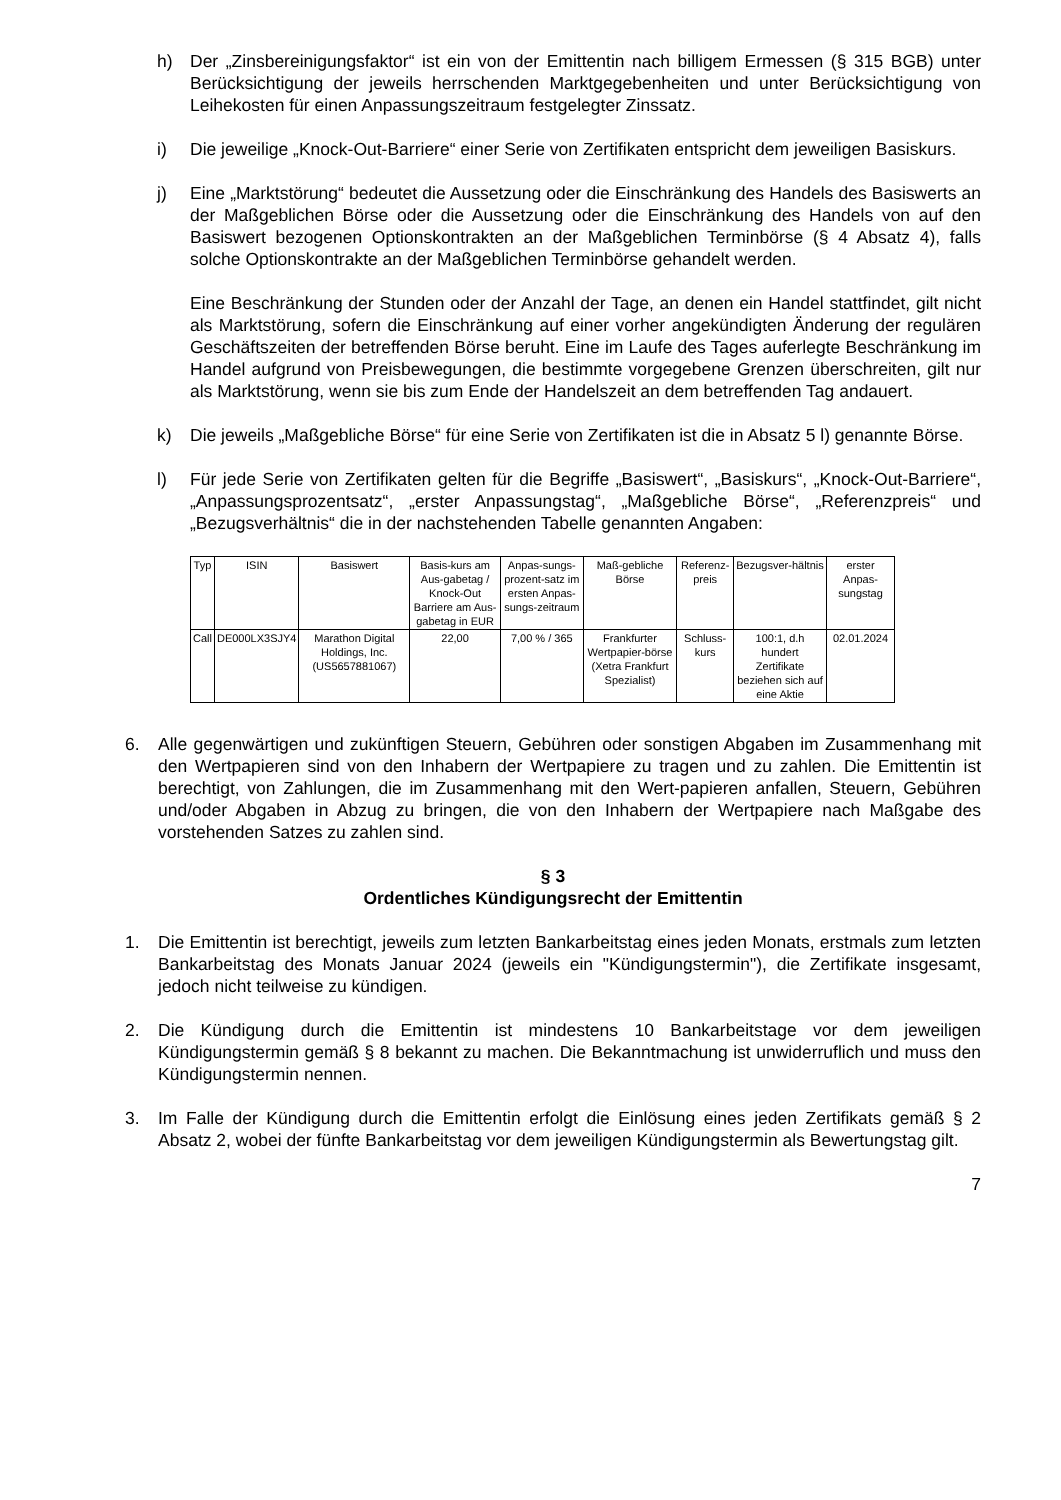h) Der „Zinsbereinigungsfaktor“ ist ein von der Emittentin nach billigem Ermessen (§ 315 BGB) unter Berücksichtigung der jeweils herrschenden Marktgegebenheiten und unter Berücksichtigung von Leihekosten für einen Anpassungszeitraum festgelegter Zinssatz.
i) Die jeweilige „Knock-Out-Barriere“ einer Serie von Zertifikaten entspricht dem jeweiligen Basiskurs.
j) Eine „Marktstörung“ bedeutet die Aussetzung oder die Einschränkung des Handels des Basiswerts an der Maßgeblichen Börse oder die Aussetzung oder die Einschränkung des Handels von auf den Basiswert bezogenen Optionskontrakten an der Maßgeblichen Terminbörse (§ 4 Absatz 4), falls solche Optionskontrakte an der Maßgeblichen Terminbörse gehandelt werden.
Eine Beschränkung der Stunden oder der Anzahl der Tage, an denen ein Handel stattfindet, gilt nicht als Marktstörung, sofern die Einschränkung auf einer vorher angekündigten Änderung der regulären Geschäftszeiten der betreffenden Börse beruht. Eine im Laufe des Tages auferlegte Beschränkung im Handel aufgrund von Preisbewegungen, die bestimmte vorgegebene Grenzen überschreiten, gilt nur als Marktstörung, wenn sie bis zum Ende der Handelszeit an dem betreffenden Tag andauert.
k) Die jeweils „Maßgebliche Börse“ für eine Serie von Zertifikaten ist die in Absatz 5 l) genannte Börse.
l) Für jede Serie von Zertifikaten gelten für die Begriffe „Basiswert“, „Basiskurs“, „Knock-Out-Barriere“, „Anpassungsprozentsatz“, „erster Anpassungstag“, „Maßgebliche Börse“, „Referenzpreis“ und „Bezugsverhältnis“ die in der nachstehenden Tabelle genannten Angaben:
| Typ | ISIN | Basiswert | Basis-kurs am Aus-gabetag / Knock-Out Barriere am Aus-gabetag in EUR | Anpas-sungs-prozent-satz im ersten Anpas-sungs-zeitraum | Maß-gebliche Börse | Referenz-preis | Bezugsver-hältnis | erster Anpas-sungstag |
| --- | --- | --- | --- | --- | --- | --- | --- | --- |
| Call | DE000LX3SJY4 | Marathon Digital Holdings, Inc. (US5657881067) | 22,00 | 7,00 % / 365 | Frankfurter Wertpapier-börse (Xetra Frankfurt Spezialist) | Schluss-kurs | 100:1, d.h hundert Zertifikate beziehen sich auf eine Aktie | 02.01.2024 |
6. Alle gegenwärtigen und zukünftigen Steuern, Gebühren oder sonstigen Abgaben im Zusammenhang mit den Wertpapieren sind von den Inhabern der Wertpapiere zu tragen und zu zahlen. Die Emittentin ist berechtigt, von Zahlungen, die im Zusammenhang mit den Wert-papieren anfallen, Steuern, Gebühren und/oder Abgaben in Abzug zu bringen, die von den Inhabern der Wertpapiere nach Maßgabe des vorstehenden Satzes zu zahlen sind.
§ 3
Ordentliches Kündigungsrecht der Emittentin
1. Die Emittentin ist berechtigt, jeweils zum letzten Bankarbeitstag eines jeden Monats, erstmals zum letzten Bankarbeitstag des Monats Januar 2024 (jeweils ein "Kündigungstermin"), die Zertifikate insgesamt, jedoch nicht teilweise zu kündigen.
2. Die Kündigung durch die Emittentin ist mindestens 10 Bankarbeitstage vor dem jeweiligen Kündigungstermin gemäß § 8 bekannt zu machen. Die Bekanntmachung ist unwiderruflich und muss den Kündigungstermin nennen.
3. Im Falle der Kündigung durch die Emittentin erfolgt die Einlösung eines jeden Zertifikats gemäß § 2 Absatz 2, wobei der fünfte Bankarbeitstag vor dem jeweiligen Kündigungstermin als Bewertungstag gilt.
7